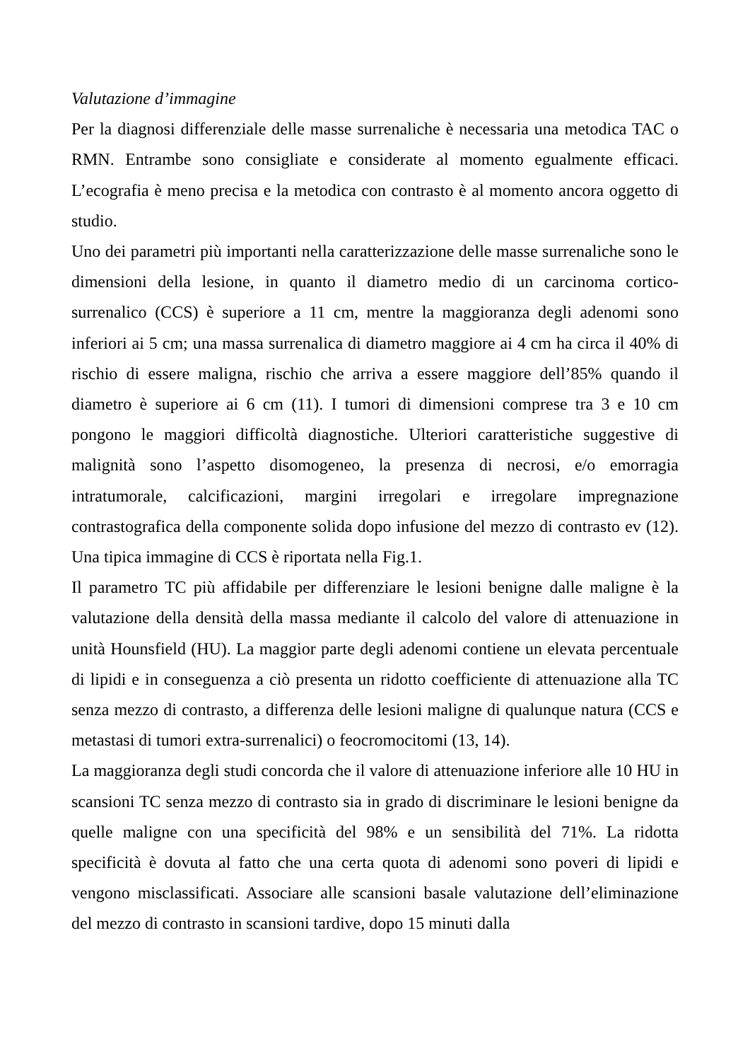Valutazione d’immagine
Per la diagnosi differenziale delle masse surrenaliche è necessaria una metodica TAC o RMN. Entrambe sono consigliate e considerate al momento egualmente efficaci. L’ecografia è meno precisa e la metodica con contrasto è al momento ancora oggetto di studio.
Uno dei parametri più importanti nella caratterizzazione delle masse surrenaliche sono le dimensioni della lesione, in quanto il diametro medio di un carcinoma cortico-surrenalico (CCS) è superiore a 11 cm, mentre la maggioranza degli adenomi sono inferiori ai 5 cm; una massa surrenalica di diametro maggiore ai 4 cm ha circa il 40% di rischio di essere maligna, rischio che arriva a essere maggiore dell’85% quando il diametro è superiore ai 6 cm (11). I tumori di dimensioni comprese tra 3 e 10 cm pongono le maggiori difficoltà diagnostiche. Ulteriori caratteristiche suggestive di malignità sono l’aspetto disomogeneo, la presenza di necrosi, e/o emorragia intratumorale, calcificazioni, margini irregolari e irregolare impregnazione contrastografica della componente solida dopo infusione del mezzo di contrasto ev (12). Una tipica immagine di CCS è riportata nella Fig.1.
Il parametro TC più affidabile per differenziare le lesioni benigne dalle maligne è la valutazione della densità della massa mediante il calcolo del valore di attenuazione in unità Hounsfield (HU). La maggior parte degli adenomi contiene un elevata percentuale di lipidi e in conseguenza a ciò presenta un ridotto coefficiente di attenuazione alla TC senza mezzo di contrasto, a differenza delle lesioni maligne di qualunque natura (CCS e metastasi di tumori extra-surrenalici) o feocromocitomi (13, 14).
La maggioranza degli studi concorda che il valore di attenuazione inferiore alle 10 HU in scansioni TC senza mezzo di contrasto sia in grado di discriminare le lesioni benigne da quelle maligne con una specificità del 98% e un sensibilità del 71%. La ridotta specificità è dovuta al fatto che una certa quota di adenomi sono poveri di lipidi e vengono misclassificati. Associare alle scansioni basale valutazione dell’eliminazione del mezzo di contrasto in scansioni tardive, dopo 15 minuti dalla